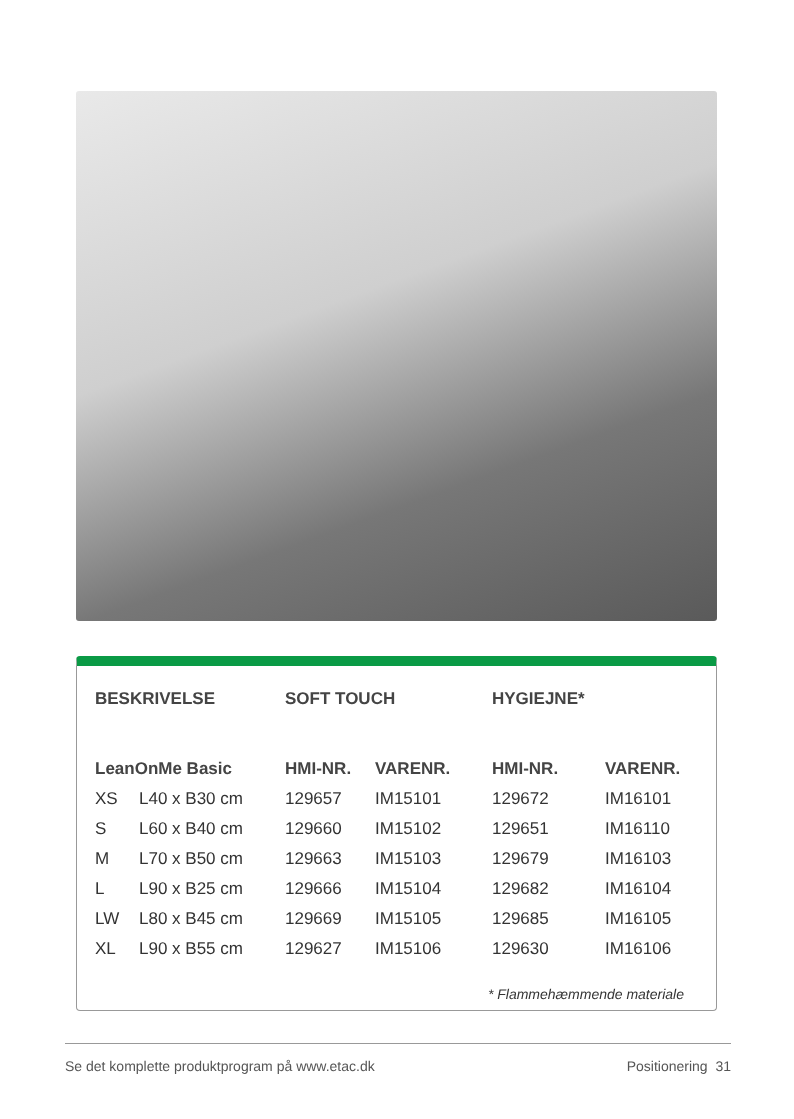| BESKRIVELSE | | SOFT TOUCH | | HYGIEJNE* | |
| --- | --- | --- | --- | --- | --- |
| LeanOnMe Basic | | HMI-NR. | VARENR. | HMI-NR. | VARENR. |
| XS | L40 x B30 cm | 129657 | IM15101 | 129672 | IM16101 |
| S | L60 x B40 cm | 129660 | IM15102 | 129651 | IM16110 |
| M | L70 x B50 cm | 129663 | IM15103 | 129679 | IM16103 |
| L | L90 x B25 cm | 129666 | IM15104 | 129682 | IM16104 |
| LW | L80 x B45 cm | 129669 | IM15105 | 129685 | IM16105 |
| XL | L90 x B55 cm | 129627 | IM15106 | 129630 | IM16106 |
* Flammehæmmende materiale
Se det komplette produktprogram på www.etac.dk Positionering 31